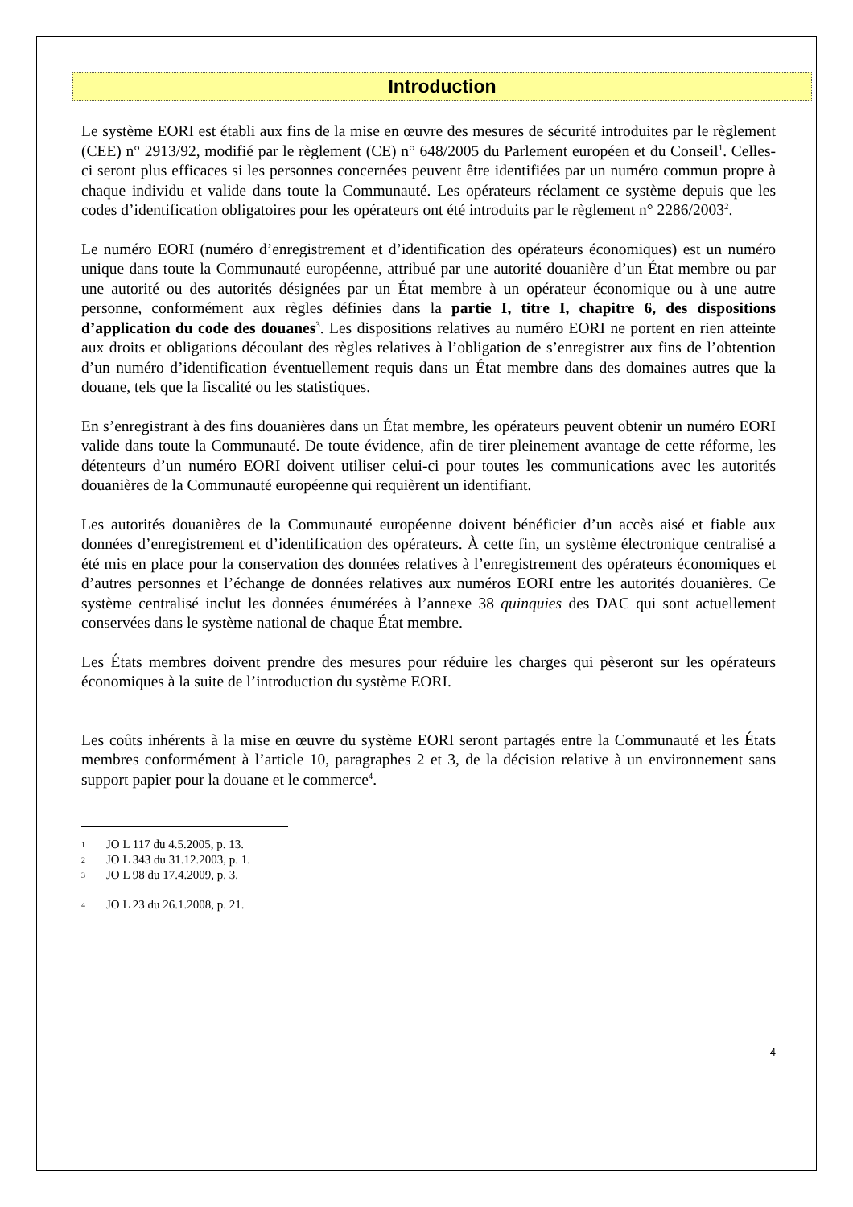Introduction
Le système EORI est établi aux fins de la mise en œuvre des mesures de sécurité introduites par le règlement (CEE) n° 2913/92, modifié par le règlement (CE) n° 648/2005 du Parlement européen et du Conseil<sup>1</sup>. Celles-ci seront plus efficaces si les personnes concernées peuvent être identifiées par un numéro commun propre à chaque individu et valide dans toute la Communauté. Les opérateurs réclament ce système depuis que les codes d’identification obligatoires pour les opérateurs ont été introduits par le règlement n° 2286/2003<sup>2</sup>.
Le numéro EORI (numéro d’enregistrement et d’identification des opérateurs économiques) est un numéro unique dans toute la Communauté européenne, attribué par une autorité douanière d’un État membre ou par une autorité ou des autorités désignées par un État membre à un opérateur économique ou à une autre personne, conformément aux règles définies dans la partie I, titre I, chapitre 6, des dispositions d’application du code des douanes<sup>3</sup>. Les dispositions relatives au numéro EORI ne portent en rien atteinte aux droits et obligations découlant des règles relatives à l’obligation de s’enregistrer aux fins de l’obtention d’un numéro d’identification éventuellement requis dans un État membre dans des domaines autres que la douane, tels que la fiscalité ou les statistiques.
En s’enregistrant à des fins douanières dans un État membre, les opérateurs peuvent obtenir un numéro EORI valide dans toute la Communauté. De toute évidence, afin de tirer pleinement avantage de cette réforme, les détenteurs d’un numéro EORI doivent utiliser celui-ci pour toutes les communications avec les autorités douanières de la Communauté européenne qui requièrent un identifiant.
Les autorités douanières de la Communauté européenne doivent bénéficier d’un accès aisé et fiable aux données d’enregistrement et d’identification des opérateurs. À cette fin, un système électronique centralisé a été mis en place pour la conservation des données relatives à l’enregistrement des opérateurs économiques et d’autres personnes et l’échange de données relatives aux numéros EORI entre les autorités douanières. Ce système centralisé inclut les données énumérées à l’annexe 38 quinquies des DAC qui sont actuellement conservées dans le système national de chaque État membre.
Les États membres doivent prendre des mesures pour réduire les charges qui pèseront sur les opérateurs économiques à la suite de l’introduction du système EORI.
Les coûts inhérents à la mise en œuvre du système EORI seront partagés entre la Communauté et les États membres conformément à l’article 10, paragraphes 2 et 3, de la décision relative à un environnement sans support papier pour la douane et le commerce<sup>4</sup>.
1 JO L 117 du 4.5.2005, p. 13.
2 JO L 343 du 31.12.2003, p. 1.
3 JO L 98 du 17.4.2009, p. 3.
4 JO L 23 du 26.1.2008, p. 21.
4